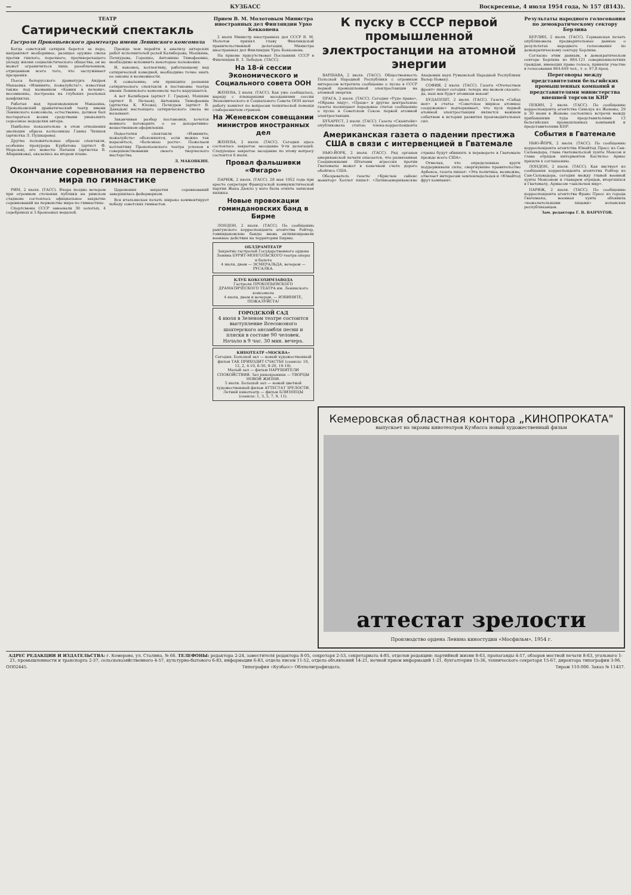— КУЗБАСС Воскресенье, 4 июля 1954 года, № 157 (8143).
ТЕАТР
Сатирический спектакль
Гастроли Прокопьевского драмтеатра имени Ленинского комсомола
Когда советский сатирик берется за перо, направляет необоримое, разящее оружие смеха против гнилого, порочного, противоречащего укладу жизни социалистического общества, он не может ограничиться лишь разоблачением, отрицанием всего того, что заслуживает презрения.
Пьеса белорусского драматурга Андрея Макаенка «Извините, пожалуйста!», известная также под названием «Камни в печени», несомненно, построена на глубоких реальных конфликтах.
Работая над произведением Макаенка, Прокопьевский драматический театр имени Ленинского комсомола, естественно, должен был постараться всеми средствами уменьшить серьезные недоделки автора.
Наиболее показательна в этом отношении эволюция образа колхозницы Ганны Чихиюк (артистка Л. Пушкарева).
Другие положительные образы спектакля, особенно прокурора Курбатова (артист Ф. Морозов), его невесты Наташи (артистка В. Абарникова), оказались на втором плане.
Прежде чем перейти к анализу актерских работ исполнителей ролей Калиберова, Мошкина, Печкурова, Горошко, Антонины Тимофеевны, необходимо вспомнить некоторые положения.
И, наконец, коллективу, работающему над сатирической комедией, необходимо точно знать ее законы и возможности.
К сожалению, эти принципы решения сатирического спектакля в постановке театра имени Ленинского комсомола часто нарушаются.
А вот Калиберов (артист Г. Градов), Мошкин (артист В. Нечаев), Антонина Тимофеевна (артистка К. Юсова), Печкуров (артист В. Давыдов) настоящего сатирического смеха не вызывают.
Заканчивая разбор постановки, хочется немного поговорить о ее декоративно-вещественном оформлении.
Недостатки спектакля «Извините, пожалуйста» объясняются, если можно так выразиться, «болезнью роста». Пожелаем коллективу Прокопьевского театра успехов в совершенствовании своего творческого мастерства.
Л. МАКОВКИН.
Окончание соревнования на первенство мира по гимнастике
РИМ, 2 июля. (ТАСС). Вчера поздно вечером при огромном стечении публики на римском стадионе состоялось официальное закрытие соревнований на первенство мира по гимнастике.
Спортсмены СССР завоевали 30 золотых, 4 серебряных и 5 бронзовых медалей.
Церемония закрытия соревнований завершилась фейерверком.
Вся итальянская печать широко комментирует победу советских гимнастов.
Прием В. М. Молотовым Министра иностранных дел Финляндии Урхо Кекконена
2 июля Министр иностранных дел СССР В. М. Молотов принял главу Финляндской правительственной делегации, Министра иностранных дел Финляндии Урхо Кекконена.
На приеме присутствовал Посланник СССР в Финляндии В. З. Лебедев. (ТАСС).
На 18-й сессии Экономического и Социального совета ООН
ЖЕНЕВА, 2 июля. (ТАСС). Как уже сообщалось, наряду с пленарными заседаниями сессии Экономического и Социального Совета ООН начал работу комитет по вопросам технической помощи слаборазвитым странам.
На Женевском совещании министров иностранных дел
ЖЕНЕВА, 2 июля. (ТАСС). Сегодня здесь состоялось закрытое заседание 9-ти делегаций. Следующее закрытое заседание по этому вопросу состоится 6 июля.
Провал фальшивки «Фигаро»
ПАРИЖ, 2 июля. (ТАСС). 28 мая 1952 года при аресте секретаря Французской коммунистической партии Жака Дюкло у него была отнята записная книжка.
Новые провокации гоминдановских банд в Бирме
ЛОНДОН, 2 июля. (ТАСС). По сообщению рангунского корреспондента агентства Рейтер, гоминдановские банды вновь активизировали военные действия на территории Бирмы.
ОБЛДРАМТЕАТР
Закрытие гастролей Государственного ордена Ленина БУРЯТ-МОНГОЛЬСКОГО театра оперы и балета
4 июля, днем — ЭСМЕРАЛЬДА, вечером — РУСАЛКА.
КЛУБ КОКСОХИМЗАВОДА
Гастроли ПРОКОПЬЕВСКОГО ДРАМАТИЧЕСКОГО ТЕАТРА им. Ленинского комсомола
4 июля, днем и вечером, — ИЗВИНИТЕ, ПОЖАЛУЙСТА!
ГОРОДСКОЙ САД
4 июля в Зеленом театре состоится выступление Всесоюзного шахтерского ансамбля песни и пляски в составе 90 человек.
Начало в 9 час. 30 мин. вечера.
КИНОТЕАТР «МОСКВА»
Сегодня. Большой зал — новый художественный фильм ТАК ПРИХОДИТ СЧАСТЬЕ (сеансы: 10, 12, 2, 4-10, 6-30, 8-20, 10-10).
Малый зал — фильм НАРУШИТЕЛИ СПОКОЙСТВИЯ. Зал кинохроники — ТВОРЦЫ НОВОЙ ЖИЗНИ.
5 июля. Большой зал — новый цветной художественный фильм АТТЕСТАТ ЗРЕЛОСТИ.
Летний кинотеатр — фильм БЛИЗНЕЦЫ (сеансы: 1, 3, 5, 7, 9, 11).
К пуску в СССР первой промышленной электростанции на атомной энергии
ВАРШАВА, 2 июля. (ТАСС). Общественность Польской Народной Республики с огромным интересом встретила сообщение о пуске в СССР первой промышленной электростанции на атомной энергии.
ПРАГА, 2 июля. (ТАСС). Сегодня «Руде право», «Обрана лиду», «Праце» и другие центральные газеты посвящают передовые статьи сообщению о пуске в Советском Союзе первой атомной электростанции.
БУХАРЕСТ, 2 июля. (ТАСС). Газета «Скынтейя» опубликовала статью члена-корреспондента Академии наук Румынской Народной Республики Валер Новаку.
СОФИЯ, 2 июля. (ТАСС). Газета «Отечествен фронт» пишет сегодня: теперь мы можем сказать: да, наш век будет атомным веком!
БУДАПЕШТ, 2 июля. (ТАСС). Газета «Сабад неп» в статье «Советское мирное атомное сооружение» подчеркивает, что пуск первой атомной электростанции является важным событием в истории развития производительных сил.
Американская газета о падении престижа США в связи с интервенцией в Гватемале
НЬЮ-ЙОРК, 2 июля. (ТАСС). Ряд органов американской печати опасается, что развязанная Соединенными Штатами агрессия против Гватемалы может в конечном счете дорого обойтись США.
Обозреватель газеты «Крисчен сайенс монитор» Холлет пишет: «Латиноамериканские страны будут обвинять в перевороте в Гватемале прежде всего США».
Отмечая, что определенные круги поддерживали силы, свергнувшие правительство Арбенса, газета пишет: «Эта политика, возможно, отвечает интересам землевладельцев и «Юнайтед фрут компани».
Результаты народного голосования по демократическому сектору Берлина
БЕРЛИН, 2 июля. (ТАСС). Германская печать опубликовала предварительные данные о результатах народного голосования по демократическому сектору Берлина.
Согласно этим данным, в демократическом секторе Берлина из 884.121 совершеннолетних граждан, имеющих право голоса, приняли участие в голосовании 864.649 чел., т. е. 97,8 проц.
Переговоры между представителями бельгийских промышленных компаний и представителями министерства внешней торговли КНР
ПЕКИН, 2 июля. (ТАСС). По сообщению корреспондента агентства Синьхуа из Женевы, 29 и 30 июня в Женеве состоялись встречи между прибывшими туда представителями 13 бельгийских промышленных компаний и представителями КНР.
События в Гватемале
НЬЮ-ЙОРК, 2 июля. (ТАСС). По сообщению корреспондента агентства Юнайтед Пресс из Сан-Сальвадора, глава гватемальской хунты Монсон и глава отрядов интервентов Кастильо Армас пришли к соглашению.
ЛОНДОН, 2 июля. (ТАСС). Как явствует из сообщения корреспондента агентства Рейтер из Сан-Сальвадора, сегодня между главой военной хунты Монсоном и главарем отрядов, вторгшихся в Гватемалу, Армасом «заключен мир».
ПАРИЖ, 2 июля. (ТАСС). По сообщению корреспондента агентства Франс Пресс из города Гватемалы, военная хунта объявила «нежелательными лицами» испанских республиканцев.
Зам. редактора Г. В. ВАНЧУГОВ.
Кемеровская областная контора „КИНОПРОКАТА"
выпускает на экраны кинотеатров Кузбасса новый художественный фильм
аттестат зрелости
Производство ордена Ленина киностудии «Мосфильм», 1954 г.
АДРЕС РЕДАКЦИИ И ИЗДАТЕЛЬСТВА: г. Кемерово, ул. Сталина, № 66. ТЕЛЕФОНЫ: редактора 2-24, заместителя редактора 8-05, секретаря 2-53, секретариата 4-85, отделов редакции: партийной жизни 8-63, пропаганды 4-57, обзоров местной печати 8-63, угольного 1-21, промышленности и транспорта 2-37, сельскохозяйственного 4-57, культурно-бытового 6-83, информации 6-83, отдела писем 11-52, отдела объявлений 14-21, ночной прием информаций 1-21, бухгалтерии 15-36, технического секретаря 15-67, директора типографии 3-96.
ОП02445. Типография «Кузбасс» Облполиграфиздата. Тираж 110.000. Заказ № 11437.